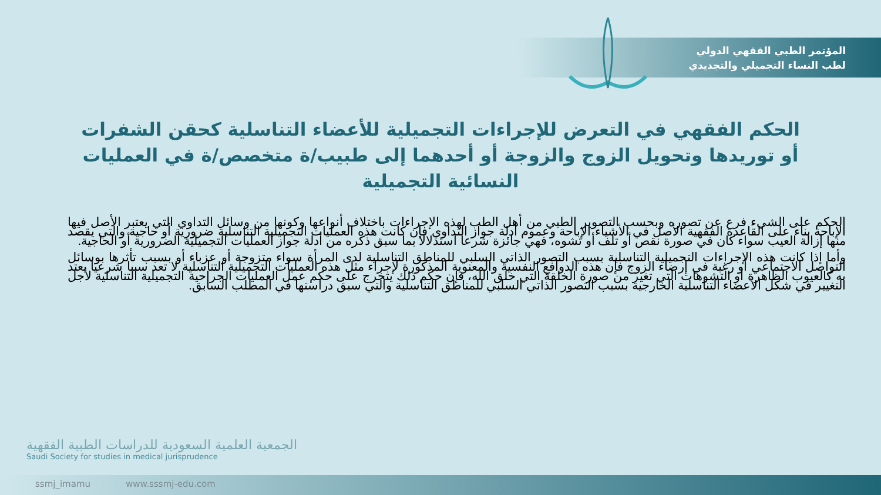المؤتمر الطبي الفقهي الدولي
لطب النساء التجميلي والتجديدي
الحكم الفقهي في التعرض للإجراءات التجميلية للأعضاء التناسلية كحقن الشفرات أو توريدها وتحويل الزوج والزوجة أو أحدهما إلى طبيب/ة متخصص/ة في العمليات النسائية التجميلية
الحكم على الشيء فرع عن تصوره وبحسب التصوير الطبي من أهل الطب لهذه الإجراءات باختلاف أنواعها وكونها من وسائل التداوي التي يعتبر الأصل فيها الإباحة بناء على القاعدة الفقهية الأصل في الأشياء الإباحة وعموم أدلة جواز التداوي فإن كانت هذه العمليات التجميلية التناسلية ضرورية أو حاجية والتي يقصد منها إزالة العيب سواء كان في صورة نقص أو تلف أو تشوه، فهي جائزة شرعا استدلالا بما سبق ذكره من أدلة جواز العمليات التجميلية الضرورية أو الحاجية.
وأما إذا كانت هذه الإجراءات التجميلية التناسلية بسبب التصور الذاتي السلبي للمناطق التناسلية لدى المرأة سواء متزوجة أو عزباء أو بسبب تأثرها بوسائل التواصل الاجتماعي أو رغبة في إرضاء الزوج فإن هذه الدوافع النفسية والمعنوية المذكورة لإجراء مثل هذه العمليات التجميلية التناسلية لا تعد سببا شرعيا يعتد به كالعيوب الظاهرة أو التشوهات التي تغير من صورة الخلقة التي خلق الله، فإن حكم ذلك يتخرج على حكم عمل العمليات الجراحية التجميلية التناسلية لأجل التغيير في شكل الأعضاء التناسلية الخارجية بسبب التصور الذاتي السلبي للمناطق التناسلية والتي سبق دراستها في المطلب السابق.
الجمعية العلمية السعودية للدراسات الطبية الفقهية
Saudi Society for studies in medical jurisprudence
ssmj_imamu www.sssmj-edu.com